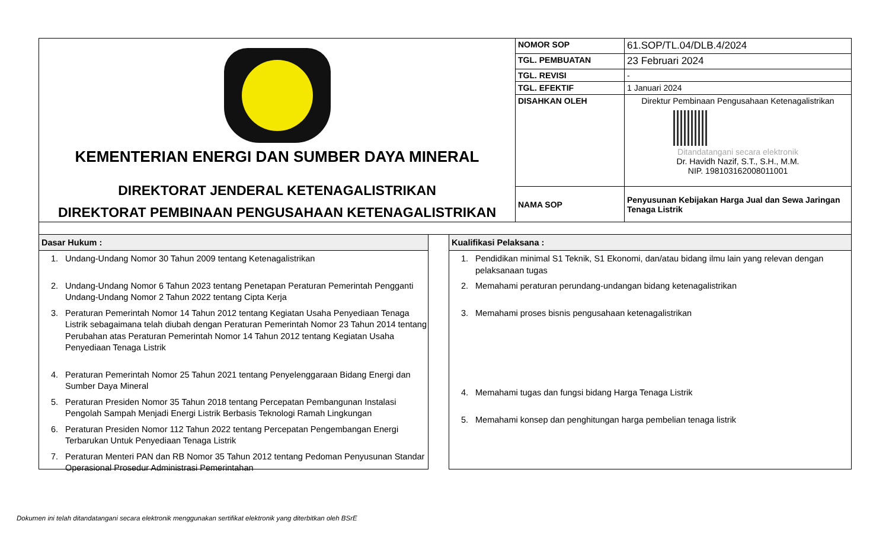| KEMENTERIAN ENERGI DAN SUMBER DAYA MINERAL DIREKTORAT JENDERAL KETENAGALISTRIKAN DIREKTORAT PEMBINAAN PENGUSAHAAN KETENAGALISTRIKAN | NOMOR SOP | 61.SOP/TL.04/DLB.4/2024 |
| | TGL. PEMBUATAN | 23 Februari 2024 |
| | TGL. REVISI | - |
| | TGL. EFEKTIF | 1 Januari 2024 |
| | DISAHKAN OLEH | Direktur Pembinaan Pengusahaan Ketenagalistrikan Ditandatangani secara elektronik Dr. Havidh Nazif, S.T., S.H., M.M. NIP. 198103162008011001 |
| | NAMA SOP | Penyusunan Kebijakan Harga Jual dan Sewa Jaringan Tenaga Listrik |
Dasar Hukum :
1. Undang-Undang Nomor 30 Tahun 2009 tentang Ketenagalistrikan
2. Undang-Undang Nomor 6 Tahun 2023 tentang Penetapan Peraturan Pemerintah Pengganti Undang-Undang Nomor 2 Tahun 2022 tentang Cipta Kerja
3. Peraturan Pemerintah Nomor 14 Tahun 2012 tentang Kegiatan Usaha Penyediaan Tenaga Listrik sebagaimana telah diubah dengan Peraturan Pemerintah Nomor 23 Tahun 2014 tentang Perubahan atas Peraturan Pemerintah Nomor 14 Tahun 2012 tentang Kegiatan Usaha Penyediaan Tenaga Listrik
4. Peraturan Pemerintah Nomor 25 Tahun 2021 tentang Penyelenggaraan Bidang Energi dan Sumber Daya Mineral
5. Peraturan Presiden Nomor 35 Tahun 2018 tentang Percepatan Pembangunan Instalasi Pengolah Sampah Menjadi Energi Listrik Berbasis Teknologi Ramah Lingkungan
6. Peraturan Presiden Nomor 112 Tahun 2022 tentang Percepatan Pengembangan Energi Terbarukan Untuk Penyediaan Tenaga Listrik
7. Peraturan Menteri PAN dan RB Nomor 35 Tahun 2012 tentang Pedoman Penyusunan Standar Operasional Prosedur Administrasi Pemerintahan
Kualifikasi Pelaksana :
1. Pendidikan minimal S1 Teknik, S1 Ekonomi, dan/atau bidang ilmu lain yang relevan dengan pelaksanaan tugas
2. Memahami peraturan perundang-undangan bidang ketenagalistrikan
3. Memahami proses bisnis pengusahaan ketenagalistrikan
4. Memahami tugas dan fungsi bidang Harga Tenaga Listrik
5. Memahami konsep dan penghitungan harga pembelian tenaga listrik
Dokumen ini telah ditandatangani secara elektronik menggunakan sertifikat elektronik yang diterbitkan oleh BSrE